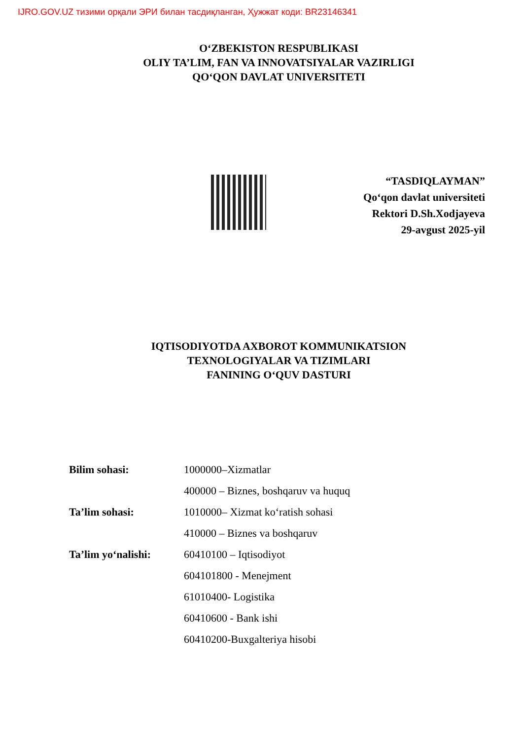IJRO.GOV.UZ тизими орқали ЭРИ билан тасдиқланган, Ҳужжат коди: BR23146341
O‘ZBEKISTON RESPUBLIKASI
OLIY TA’LIM, FAN VA INNOVATSIYALAR VAZIRLIGI
QO‘QON DAVLAT UNIVERSITETI
“TASDIQLAYMAN”
Qo‘qon davlat universiteti
Rektori D.Sh.Xodjayeva
29-avgust 2025-yil
IQTISODIYOTDA AXBOROT KOMMUNIKATSION
TEXNOLOGIYALAR VA TIZIMLARI
FANINING O‘QUV DASTURI
| Bilim sohasi: | 1000000–Xizmatlar |
| | 400000 – Biznes, boshqaruv va huquq |
| Ta’lim sohasi: | 1010000– Xizmat ko‘ratish sohasi |
| | 410000 – Biznes va boshqaruv |
| Ta’lim yo‘nalishi: | 60410100 – Iqtisodiyot |
| | 604101800 - Menejment |
| | 61010400- Logistika |
| | 60410600 - Bank ishi |
| | 60410200-Buxgalteriya hisobi |